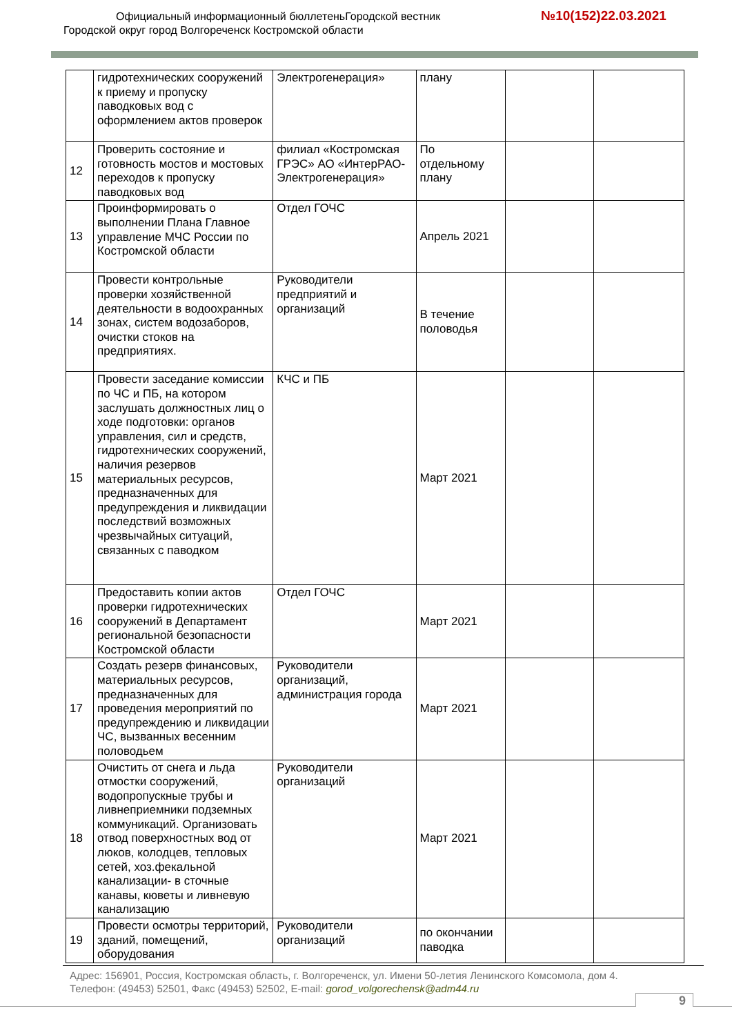Официальный информационный бюллетеньГородской вестник
№10(152)22.03.2021
Городской округ город Волгореченск Костромской области
| | гидротехнических сооружений к приему и пропуску паводковых вод с оформлением актов проверок | Электрогенерация» | плану | | |
| 12 | Проверить состояние и готовность мостов и мостовых переходов к пропуску паводковых вод | филиал «Костромская ГРЭС» АО «ИнтерРАО-Электрогенерация» | По отдельному плану | | |
| 13 | Проинформировать о выполнении Плана Главное управление МЧС России по Костромской области | Отдел ГОЧС | Апрель 2021 | | |
| 14 | Провести контрольные проверки хозяйственной деятельности в водоохранных зонах, систем водозаборов, очистки стоков на предприятиях. | Руководители предприятий и организаций | В течение половодья | | |
| 15 | Провести заседание комиссии по ЧС и ПБ, на котором заслушать должностных лиц о ходе подготовки: органов управления, сил и средств, гидротехнических сооружений, наличия резервов материальных ресурсов, предназначенных для предупреждения и ликвидации последствий возможных чрезвычайных ситуаций, связанных с паводком | КЧС и ПБ | Март 2021 | | |
| 16 | Предоставить копии актов проверки гидротехнических сооружений в Департамент региональной безопасности Костромской области | Отдел ГОЧС | Март 2021 | | |
| 17 | Создать резерв финансовых, материальных ресурсов, предназначенных для проведения мероприятий по предупреждению и ликвидации ЧС, вызванных весенним половодьем | Руководители организаций, администрация города | Март 2021 | | |
| 18 | Очистить от снега и льда отмостки сооружений, водопропускные трубы и ливнеприемники подземных коммуникаций. Организовать отвод поверхностных вод от люков, колодцев, тепловых сетей, хоз.фекальной канализации- в сточные канавы, кюветы и ливневую канализацию | Руководители организаций | Март 2021 | | |
| 19 | Провести осмотры территорий, зданий, помещений, оборудования | Руководители организаций | по окончании паводка | | |
Адрес: 156901, Россия, Костромская область, г. Волгореченск, ул. Имени 50-летия Ленинского Комсомола, дом 4.
Телефон: (49453) 52501, Факс (49453) 52502, E-mail: gorod_volgorechensk@adm44.ru
9